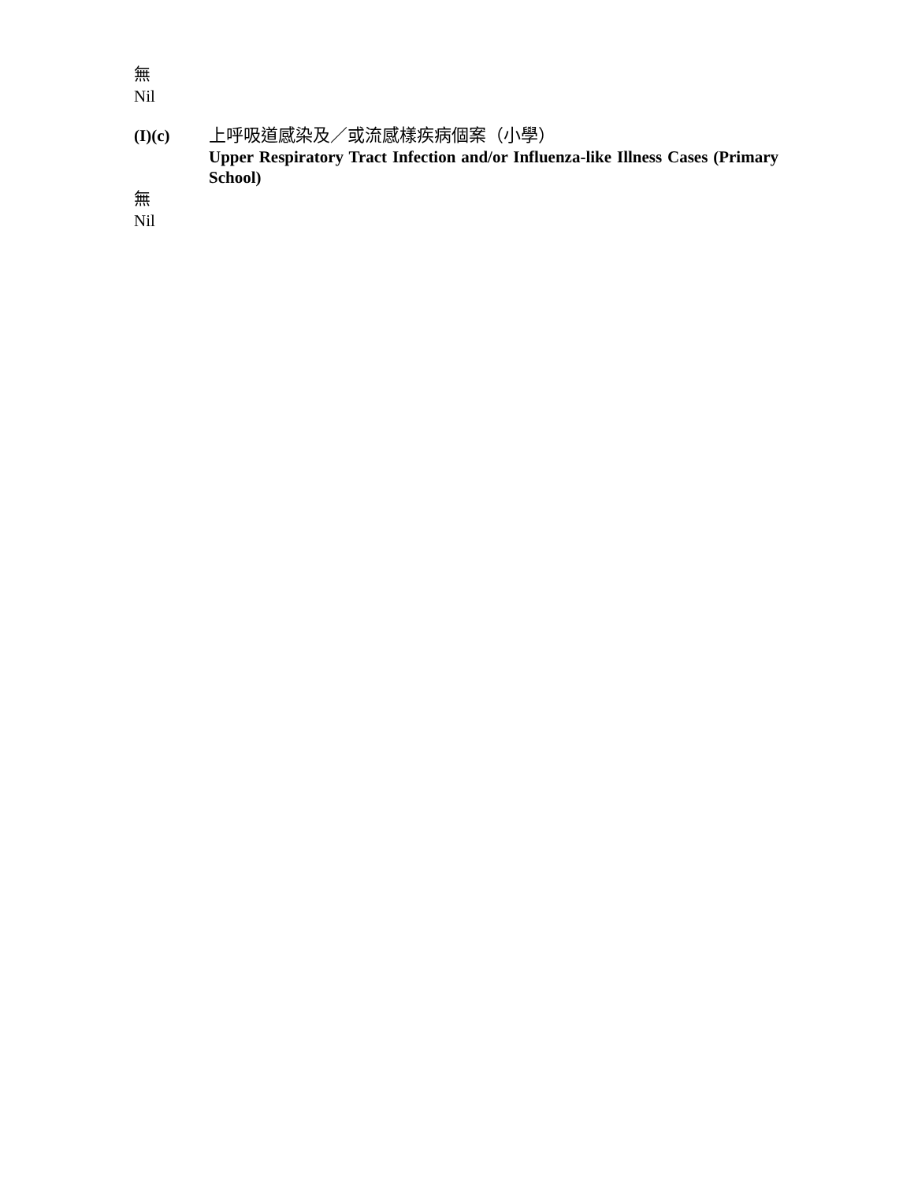無
Nil
(I)(c) 上呼吸道感染及／或流感樣疾病個案（小學）
Upper Respiratory Tract Infection and/or Influenza-like Illness Cases (Primary School)
無
Nil